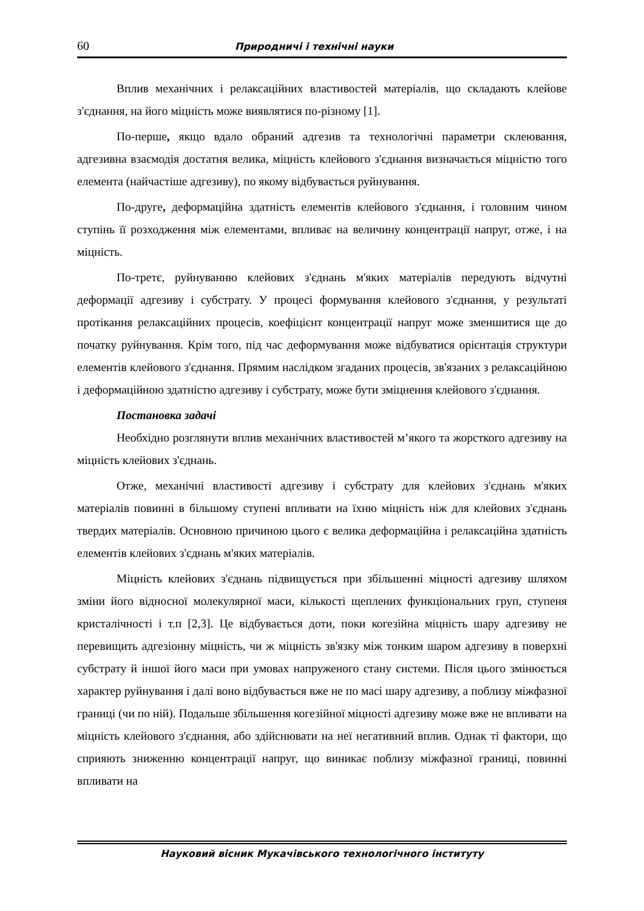60 Природничі і технічні науки
Вплив механічних і релаксаційних властивостей матеріалів, що складають клейове з'єднання, на його міцність може виявлятися по-різному [1].
По-перше, якщо вдало обраний адгезив та технологічні параметри склеювання, адгезивна взаємодія достатня велика, міцність клейового з'єднання визначається міцністю того елемента (найчастіше адгезиву), по якому відбувається руйнування.
По-друге, деформаційна здатність елементів клейового з'єднання, і головним чином ступінь її розходження між елементами, впливає на величину концентрації напруг, отже, і на міцність.
По-третє, руйнуванню клейових з'єднань м'яких матеріалів передують відчутні деформації адгезиву і субстрату. У процесі формування клейового з'єднання, у результаті протікання релаксаційних процесів, коефіцієнт концентрації напруг може зменшитися ще до початку руйнування. Крім того, під час деформування може відбуватися орієнтація структури елементів клейового з'єднання. Прямим наслідком згаданих процесів, зв'язаних з релаксаційною і деформаційною здатністю адгезиву і субстрату, може бути зміцнення клейового з'єднання.
Постановка задачі
Необхідно розглянути вплив механічних властивостей м’якого та жорсткого адгезиву на міцність клейових з'єднань.
Отже, механічні властивості адгезиву і субстрату для клейових з'єднань м'яких матеріалів повинні в більшому ступені впливати на їхню міцність ніж для клейових з'єднань твердих матеріалів. Основною причиною цього є велика деформаційна і релаксаційна здатність елементів клейових з'єднань м'яких матеріалів.
Міцність клейових з'єднань підвищується при збільшенні міцності адгезиву шляхом зміни його відносної молекулярної маси, кількості щеплених функціональних груп, ступеня кристалічності і т.п [2,3]. Це відбувається доти, поки когезійна міцність шару адгезиву не перевищить адгезіонну міцність, чи ж міцність зв'язку між тонким шаром адгезиву в поверхні субстрату й іншої його маси при умовах напруженого стану системи. Після цього змінюється характер руйнування і далі воно відбувається вже не по масі шару адгезиву, а поблизу міжфазної границі (чи по ній). Подальше збільшення когезійної міцності адгезиву може вже не впливати на міцність клейового з'єднання, або здійснювати на неї негативний вплив. Однак ті фактори, що сприяють зниженню концентрації напруг, що виникає поблизу міжфазної границі, повинні впливати на
Науковий вісник Мукачівського технологічного інституту